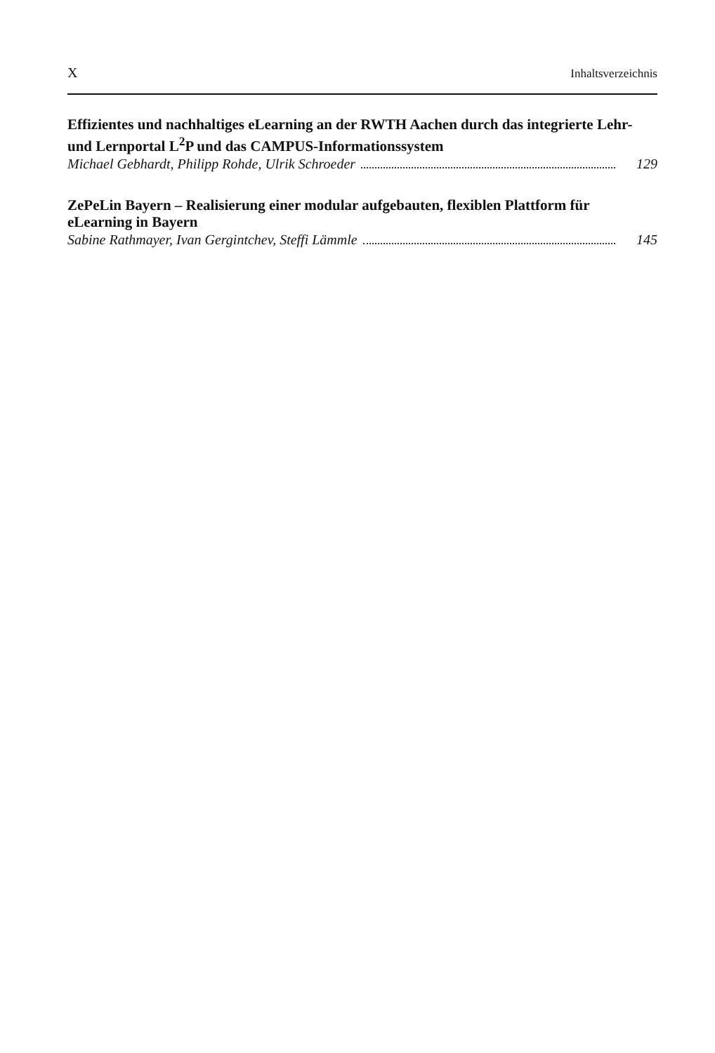X Inhaltsverzeichnis
Effizientes und nachhaltiges eLearning an der RWTH Aachen durch das integrierte Lehr- und Lernportal L<sup>2</sup>P und das CAMPUS-Informationssystem
Michael Gebhardt, Philipp Rohde, Ulrik Schroeder 129
ZePeLin Bayern – Realisierung einer modular aufgebauten, flexiblen Plattform für eLearning in Bayern
Sabine Rathmayer, Ivan Gergintchev, Steffi Lämmle 145